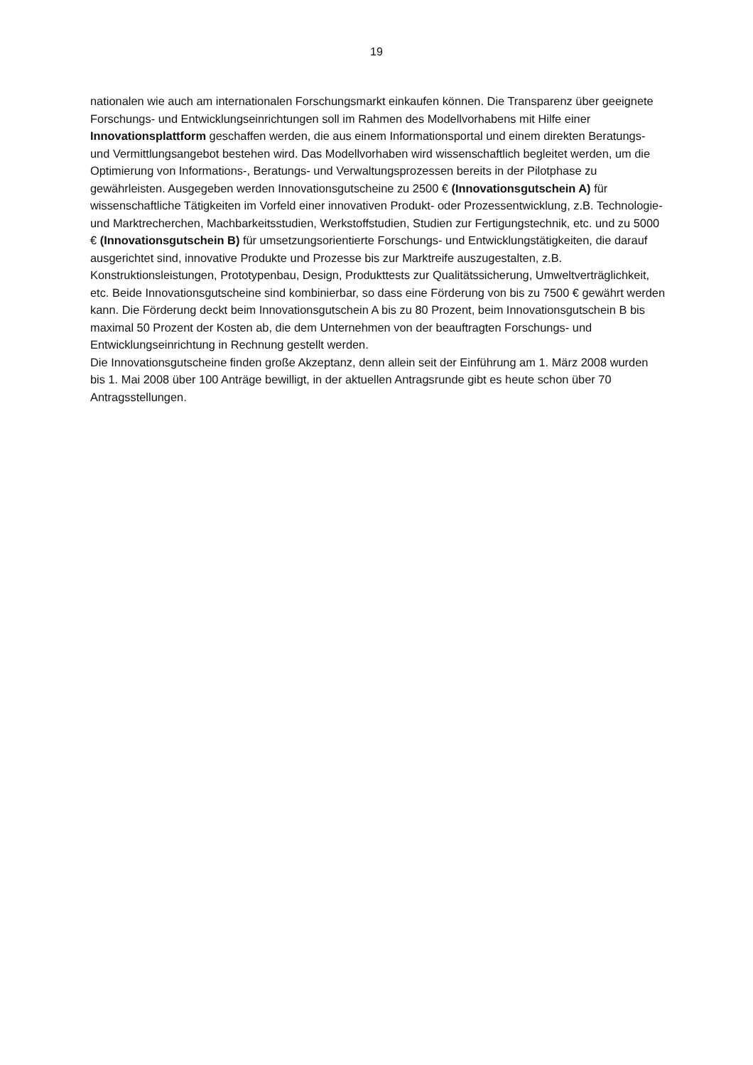19
nationalen wie auch am internationalen Forschungsmarkt einkaufen können. Die Transparenz über geeignete Forschungs- und Entwicklungseinrichtungen soll im Rahmen des Modellvorhabens mit Hilfe einer Innovationsplattform geschaffen werden, die aus einem Informationsportal und einem direkten Beratungs- und Vermittlungsangebot bestehen wird. Das Modellvorhaben wird wissenschaftlich begleitet werden, um die Optimierung von Informations-, Beratungs- und Verwaltungsprozessen bereits in der Pilotphase zu gewährleisten. Ausgegeben werden Innovationsgutscheine zu 2500 € (Innovationsgutschein A) für wissenschaftliche Tätigkeiten im Vorfeld einer innovativen Produkt- oder Prozessentwicklung, z.B. Technologie- und Marktrecherchen, Machbarkeitsstudien, Werkstoffstudien, Studien zur Fertigungstechnik, etc. und zu 5000 € (Innovationsgutschein B) für umsetzungsorientierte Forschungs- und Entwicklungstätigkeiten, die darauf ausgerichtet sind, innovative Produkte und Prozesse bis zur Marktreife auszugestalten, z.B. Konstruktionsleistungen, Prototypenbau, Design, Produkttests zur Qualitätssicherung, Umweltverträglichkeit, etc. Beide Innovationsgutscheine sind kombinierbar, so dass eine Förderung von bis zu 7500 € gewährt werden kann. Die Förderung deckt beim Innovationsgutschein A bis zu 80 Prozent, beim Innovationsgutschein B bis maximal 50 Prozent der Kosten ab, die dem Unternehmen von der beauftragten Forschungs- und Entwicklungseinrichtung in Rechnung gestellt werden.
Die Innovationsgutscheine finden große Akzeptanz, denn allein seit der Einführung am 1. März 2008 wurden bis 1. Mai 2008 über 100 Anträge bewilligt, in der aktuellen Antragsrunde gibt es heute schon über 70 Antragsstellungen.